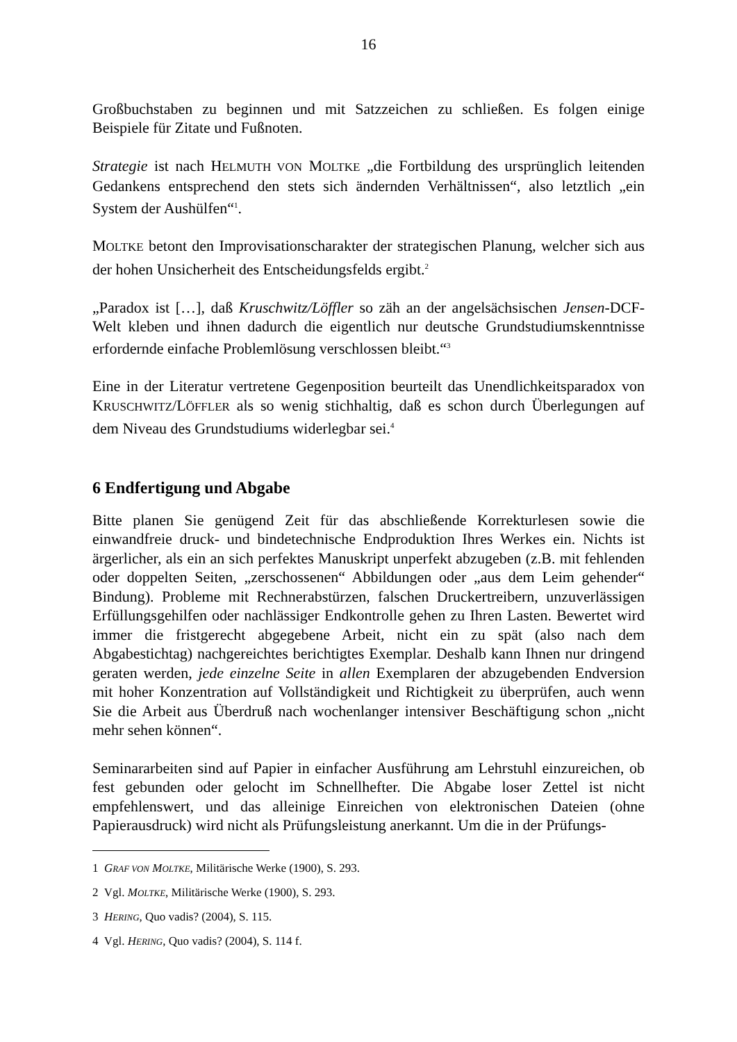16
Großbuchstaben zu beginnen und mit Satzzeichen zu schließen. Es folgen einige Beispiele für Zitate und Fußnoten.
Strategie ist nach HELMUTH VON MOLTKE „die Fortbildung des ursprünglich leitenden Gedankens entsprechend den stets sich ändernden Verhältnissen“, also letztlich „ein System der Aushülfen“<sup>1</sup>.
MOLTKE betont den Improvisationscharakter der strategischen Planung, welcher sich aus der hohen Unsicherheit des Entscheidungsfelds ergibt.<sup>2</sup>
„Paradox ist […], daß Kruschwitz/Löffler so zäh an der angelsächsischen Jensen-DCF-Welt kleben und ihnen dadurch die eigentlich nur deutsche Grundstudiumskenntnisse erfordernde einfache Problemlösung verschlossen bleibt.“<sup>3</sup>
Eine in der Literatur vertretene Gegenposition beurteilt das Unendlichkeitsparadox von KRUSCHWITZ/LÖFFLER als so wenig stichhaltig, daß es schon durch Überlegungen auf dem Niveau des Grundstudiums widerlegbar sei.<sup>4</sup>
6 Endfertigung und Abgabe
Bitte planen Sie genügend Zeit für das abschließende Korrekturlesen sowie die einwandfreie druck- und bindetechnische Endproduktion Ihres Werkes ein. Nichts ist ärgerlicher, als ein an sich perfektes Manuskript unperfekt abzugeben (z.B. mit fehlenden oder doppelten Seiten, „zerschossenen“ Abbildungen oder „aus dem Leim gehender“ Bindung). Probleme mit Rechnerabstürzen, falschen Druckertreibern, unzuverlässigen Erfüllungsgehilfen oder nachlässiger Endkontrolle gehen zu Ihren Lasten. Bewertet wird immer die fristgerecht abgegebene Arbeit, nicht ein zu spät (also nach dem Abgabestichtag) nachgereichtes berichtigtes Exemplar. Deshalb kann Ihnen nur dringend geraten werden, jede einzelne Seite in allen Exemplaren der abzugebenden Endversion mit hoher Konzentration auf Vollständigkeit und Richtigkeit zu überprüfen, auch wenn Sie die Arbeit aus Überdruß nach wochenlanger intensiver Beschäftigung schon „nicht mehr sehen können“.
Seminararbeiten sind auf Papier in einfacher Ausführung am Lehrstuhl einzureichen, ob fest gebunden oder gelocht im Schnellhefter. Die Abgabe loser Zettel ist nicht empfehlenswert, und das alleinige Einreichen von elektronischen Dateien (ohne Papierausdruck) wird nicht als Prüfungsleistung anerkannt. Um die in der Prüfungs-
1 GRAF VON MOLTKE, Militärische Werke (1900), S. 293.
2 Vgl. MOLTKE, Militärische Werke (1900), S. 293.
3 HERING, Quo vadis? (2004), S. 115.
4 Vgl. HERING, Quo vadis? (2004), S. 114 f.